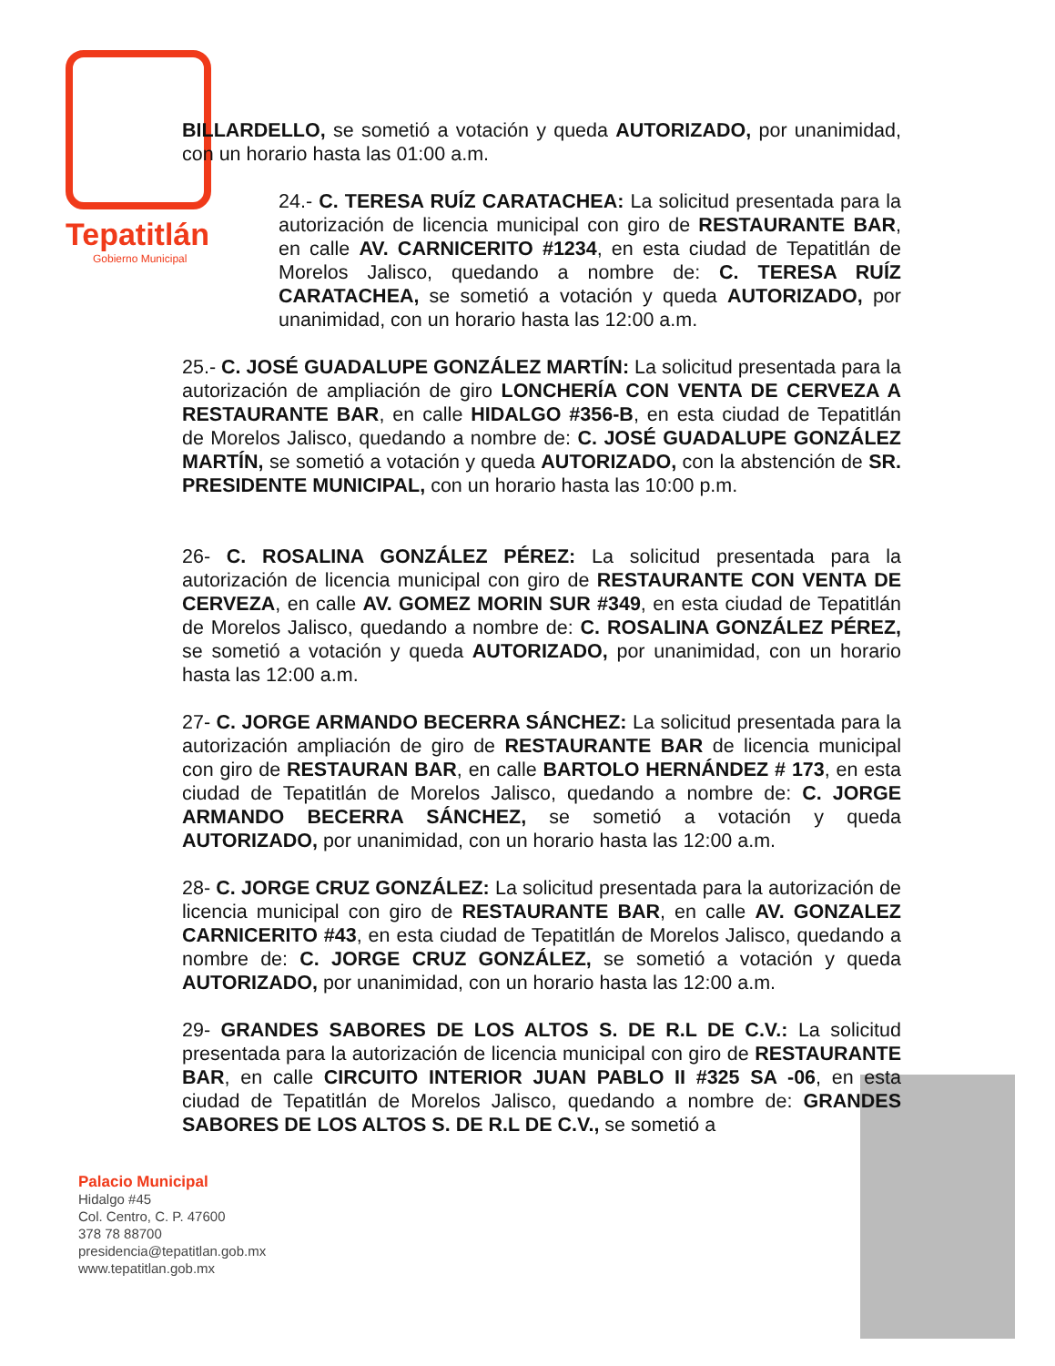Tepatitlán
Gobierno Municipal
BILLARDELLO, se sometió a votación y queda AUTORIZADO, por unanimidad, con un horario hasta las 01:00 a.m.
24.- C. TERESA RUÍZ CARATACHEA: La solicitud presentada para la autorización de licencia municipal con giro de RESTAURANTE BAR, en calle AV. CARNICERITO #1234, en esta ciudad de Tepatitlán de Morelos Jalisco, quedando a nombre de: C. TERESA RUÍZ CARATACHEA, se sometió a votación y queda AUTORIZADO, por unanimidad, con un horario hasta las 12:00 a.m.
25.- C. JOSÉ GUADALUPE GONZÁLEZ MARTÍN: La solicitud presentada para la autorización de ampliación de giro LONCHERÍA CON VENTA DE CERVEZA A RESTAURANTE BAR, en calle HIDALGO #356-B, en esta ciudad de Tepatitlán de Morelos Jalisco, quedando a nombre de: C. JOSÉ GUADALUPE GONZÁLEZ MARTÍN, se sometió a votación y queda AUTORIZADO, con la abstención de SR. PRESIDENTE MUNICIPAL, con un horario hasta las 10:00 p.m.
26- C. ROSALINA GONZÁLEZ PÉREZ: La solicitud presentada para la autorización de licencia municipal con giro de RESTAURANTE CON VENTA DE CERVEZA, en calle AV. GOMEZ MORIN SUR #349, en esta ciudad de Tepatitlán de Morelos Jalisco, quedando a nombre de: C. ROSALINA GONZÁLEZ PÉREZ, se sometió a votación y queda AUTORIZADO, por unanimidad, con un horario hasta las 12:00 a.m.
27- C. JORGE ARMANDO BECERRA SÁNCHEZ: La solicitud presentada para la autorización ampliación de giro de RESTAURANTE BAR de licencia municipal con giro de RESTAURAN BAR, en calle BARTOLO HERNÁNDEZ # 173, en esta ciudad de Tepatitlán de Morelos Jalisco, quedando a nombre de: C. JORGE ARMANDO BECERRA SÁNCHEZ, se sometió a votación y queda AUTORIZADO, por unanimidad, con un horario hasta las 12:00 a.m.
28- C. JORGE CRUZ GONZÁLEZ: La solicitud presentada para la autorización de licencia municipal con giro de RESTAURANTE BAR, en calle AV. GONZALEZ CARNICERITO #43, en esta ciudad de Tepatitlán de Morelos Jalisco, quedando a nombre de: C. JORGE CRUZ GONZÁLEZ, se sometió a votación y queda AUTORIZADO, por unanimidad, con un horario hasta las 12:00 a.m.
29- GRANDES SABORES DE LOS ALTOS S. DE R.L DE C.V.: La solicitud presentada para la autorización de licencia municipal con giro de RESTAURANTE BAR, en calle CIRCUITO INTERIOR JUAN PABLO II #325 SA -06, en esta ciudad de Tepatitlán de Morelos Jalisco, quedando a nombre de: GRANDES SABORES DE LOS ALTOS S. DE R.L DE C.V., se sometió a
Palacio Municipal
Hidalgo #45
Col. Centro, C. P. 47600
378 78 88700
presidencia@tepatitlan.gob.mx
www.tepatitlan.gob.mx